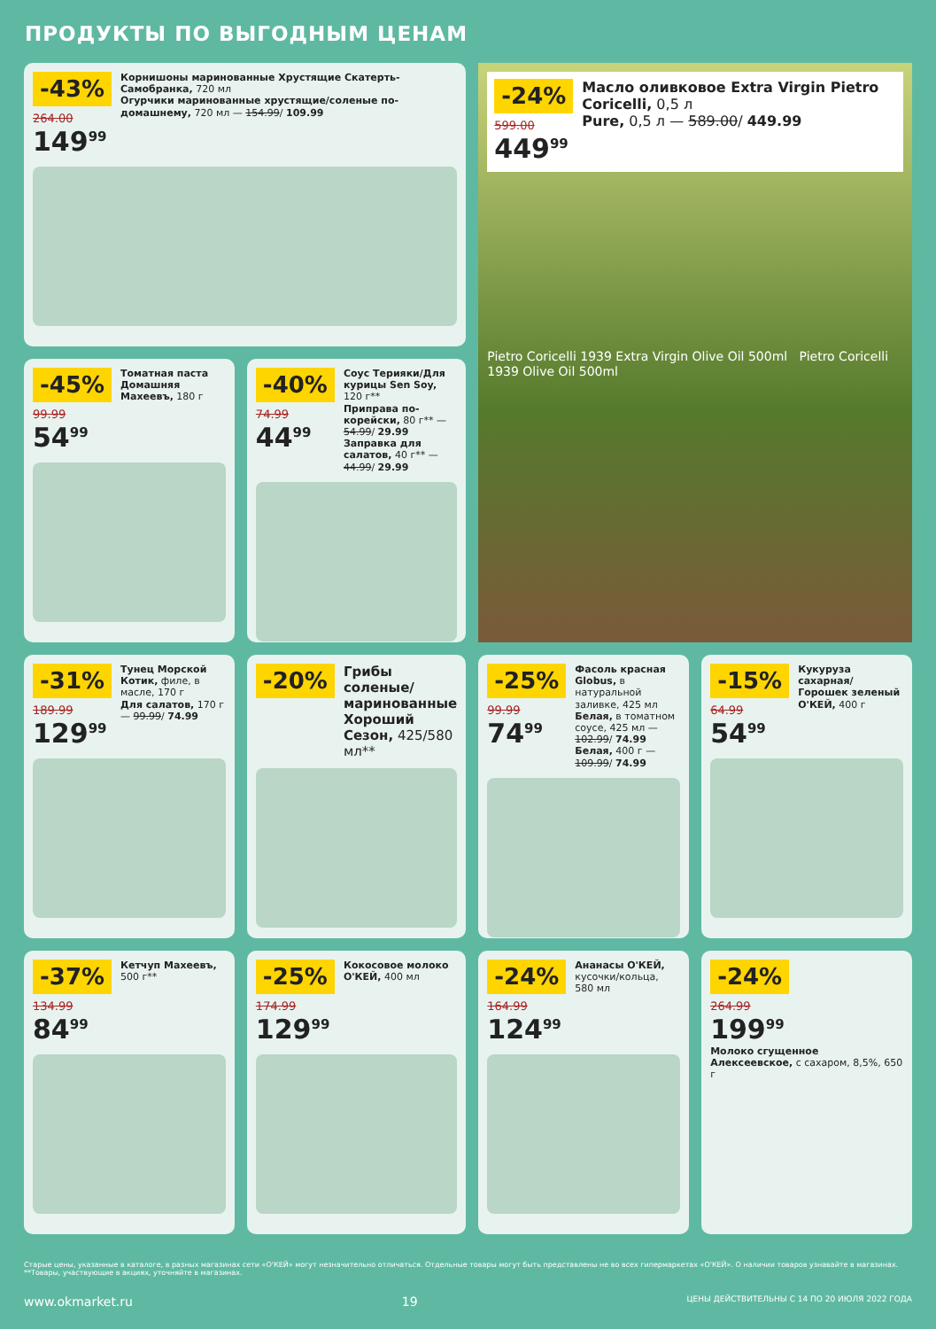ПРОДУКТЫ ПО ВЫГОДНЫМ ЦЕНАМ
-43%
264.00
149<sup>99</sup>
Корнишоны маринованные Хрустящие Скатерть-Самобранка, 720 мл
Огурчики маринованные хрустящие/соленые по-домашнему, 720 мл — 154.99/ 109.99
-24%
599.00
449<sup>99</sup>
Масло оливковое Extra Virgin Pietro Coricelli, 0,5 л
Pure, 0,5 л — 589.00/ 449.99
Pietro Coricelli 1939 Extra Virgin Olive Oil 500ml Pietro Coricelli 1939 Olive Oil 500ml
-45%
99.99
54<sup>99</sup>
Томатная паста Домашняя Махеевъ, 180 г
-40%
74.99
44<sup>99</sup>
Соус Терияки/Для курицы Sen Soy, 120 г**
Приправа по-корейски, 80 г** — 54.99/ 29.99
Заправка для салатов, 40 г** — 44.99/ 29.99
-31%
189.99
129<sup>99</sup>
Тунец Морской Котик, филе, в масле, 170 г
Для салатов, 170 г — 99.99/ 74.99
-20%
Грибы соленые/ маринованные Хороший Сезон, 425/580 мл**
-25%
99.99
74<sup>99</sup>
Фасоль красная Globus, в натуральной заливке, 425 мл
Белая, в томатном соусе, 425 мл — 102.99/ 74.99
Белая, 400 г — 109.99/ 74.99
-15%
64.99
54<sup>99</sup>
Кукуруза сахарная/ Горошек зеленый О'КЕЙ, 400 г
-37%
134.99
84<sup>99</sup>
Кетчуп Махеевъ, 500 г**
-25%
174.99
129<sup>99</sup>
Кокосовое молоко О'КЕЙ, 400 мл
-24%
164.99
124<sup>99</sup>
Ананасы О'КЕЙ, кусочки/кольца, 580 мл
-24%
264.99
199<sup>99</sup>
Молоко сгущенное Алексеевское, с сахаром, 8,5%, 650 г
Старые цены, указанные в каталоге, в разных магазинах сети «О'КЕЙ» могут незначительно отличаться. Отдельные товары могут быть представлены не во всех гипермаркетах «О'КЕЙ». О наличии товаров узнавайте в магазинах. **Товары, участвующие в акциях, уточняйте в магазинах.
www.okmarket.ru 19 ЦЕНЫ ДЕЙСТВИТЕЛЬНЫ С 14 ПО 20 ИЮЛЯ 2022 ГОДА